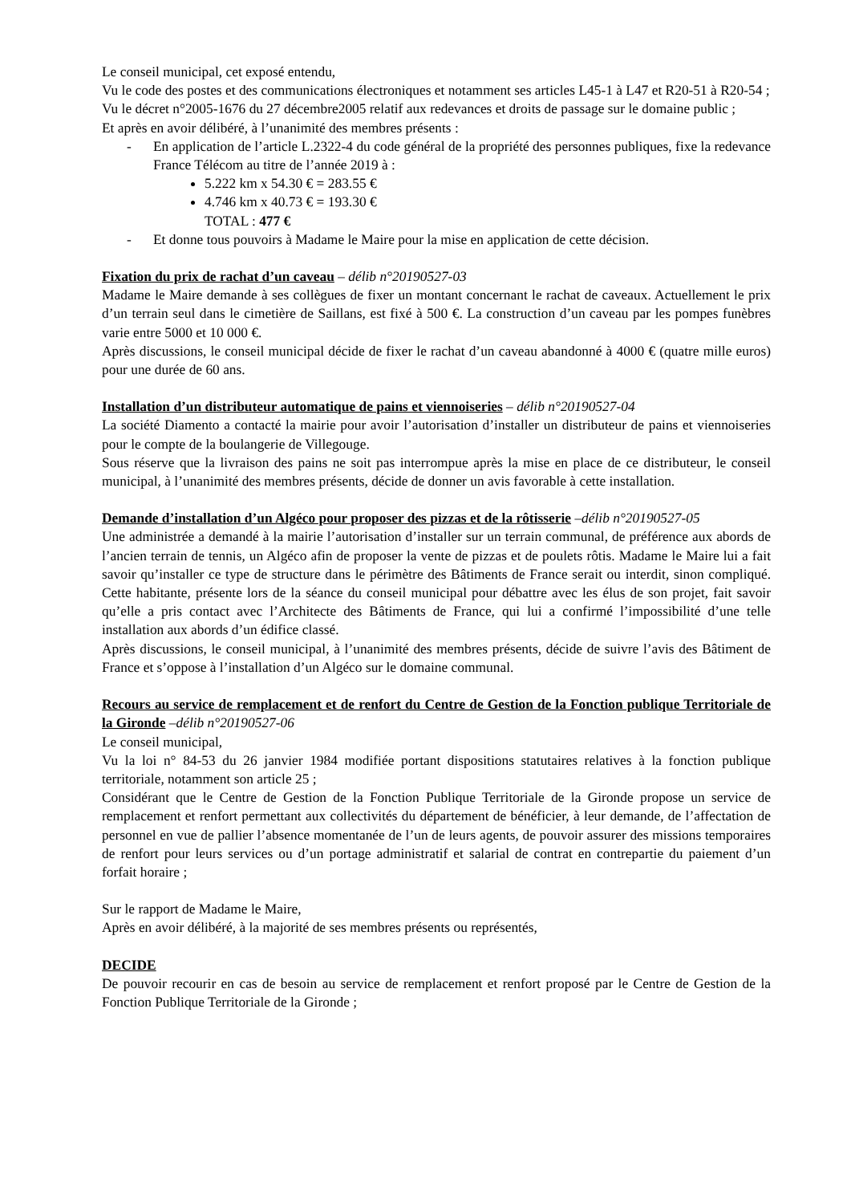Le conseil municipal, cet exposé entendu,
Vu le code des postes et des communications électroniques et notamment ses articles L45-1 à L47 et R20-51 à R20-54 ;
Vu le décret n°2005-1676 du 27 décembre2005 relatif aux redevances et droits de passage sur le domaine public ;
Et après en avoir délibéré, à l’unanimité des membres présents :
- En application de l’article L.2322-4 du code général de la propriété des personnes publiques, fixe la redevance France Télécom au titre de l’année 2019 à :
5.222 km x 54.30 € = 283.55 €
4.746 km x 40.73 € = 193.30 €
TOTAL : 477 €
- Et donne tous pouvoirs à Madame le Maire pour la mise en application de cette décision.
Fixation du prix de rachat d’un caveau – délib n°20190527-03
Madame le Maire demande à ses collègues de fixer un montant concernant le rachat de caveaux. Actuellement le prix d’un terrain seul dans le cimetière de Saillans, est fixé à 500 €. La construction d’un caveau par les pompes funèbres varie entre 5000 et 10 000 €.
Après discussions, le conseil municipal décide de fixer le rachat d’un caveau abandonné à 4000 € (quatre mille euros) pour une durée de 60 ans.
Installation d’un distributeur automatique de pains et viennoiseries – délib n°20190527-04
La société Diamento a contacté la mairie pour avoir l’autorisation d’installer un distributeur de pains et viennoiseries pour le compte de la boulangerie de Villegouge.
Sous réserve que la livraison des pains ne soit pas interrompue après la mise en place de ce distributeur, le conseil municipal, à l’unanimité des membres présents, décide de donner un avis favorable à cette installation.
Demande d’installation d’un Algéco pour proposer des pizzas et de la rôtisserie –délib n°20190527-05
Une administrée a demandé à la mairie l’autorisation d’installer sur un terrain communal, de préférence aux abords de l’ancien terrain de tennis, un Algéco afin de proposer la vente de pizzas et de poulets rôtis. Madame le Maire lui a fait savoir qu’installer ce type de structure dans le périmètre des Bâtiments de France serait ou interdit, sinon compliqué. Cette habitante, présente lors de la séance du conseil municipal pour débattre avec les élus de son projet, fait savoir qu’elle a pris contact avec l’Architecte des Bâtiments de France, qui lui a confirmé l’impossibilité d’une telle installation aux abords d’un édifice classé.
Après discussions, le conseil municipal, à l’unanimité des membres présents, décide de suivre l’avis des Bâtiment de France et s’oppose à l’installation d’un Algéco sur le domaine communal.
Recours au service de remplacement et de renfort du Centre de Gestion de la Fonction publique Territoriale de la Gironde –délib n°20190527-06
Le conseil municipal,
Vu la loi n° 84-53 du 26 janvier 1984 modifiée portant dispositions statutaires relatives à la fonction publique territoriale, notamment son article 25 ;
Considérant que le Centre de Gestion de la Fonction Publique Territoriale de la Gironde propose un service de remplacement et renfort permettant aux collectivités du département de bénéficier, à leur demande, de l’affectation de personnel en vue de pallier l’absence momentanée de l’un de leurs agents, de pouvoir assurer des missions temporaires de renfort pour leurs services ou d’un portage administratif et salarial de contrat en contrepartie du paiement d’un forfait horaire ;
Sur le rapport de Madame le Maire,
Après en avoir délibéré, à la majorité de ses membres présents ou représentés,
DECIDE
De pouvoir recourir en cas de besoin au service de remplacement et renfort proposé par le Centre de Gestion de la Fonction Publique Territoriale de la Gironde ;